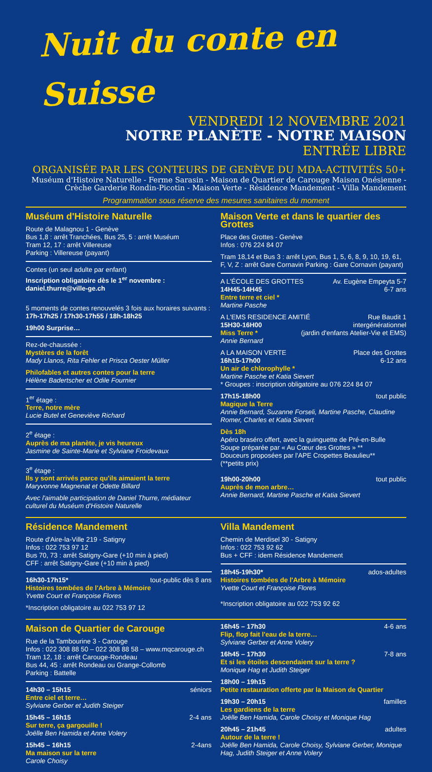Nuit du conte en Suisse
VENDREDI 12 NOVEMBRE 2021
NOTRE PLANÈTE - NOTRE MAISON
ENTRÉE LIBRE
ORGANISÉE PAR LES CONTEURS DE GENÈVE DU MDA-ACTIVITÉS 50+
Muséum d'Histoire Naturelle - Ferme Sarasin - Maison de Quartier de Carouge Maison Onésienne - Crèche Garderie Rondin-Picotin - Maison Verte - Résidence Mandement - Villa Mandement
Programmation sous réserve des mesures sanitaires du moment
Muséum d'Histoire Naturelle
Route de Malagnou 1 - Genève
Bus 1,8 : arrêt Tranchées, Bus 25, 5 : arrêt Muséum
Tram 12, 17 : arrêt Villereuse
Parking : Villereuse (payant)
Contes (un seul adulte par enfant)
Inscription obligatoire dès le 1<sup>er</sup> novembre : daniel.thurre@ville-ge.ch
5 moments de contes renouvelés 3 fois aux horaires suivants :
17h-17h25 / 17h30-17h55 / 18h-18h25
19h00 Surprise…
Rez-de-chaussée :
Mystères de la forêt
Mady Llanos, Rita Fehler et Prisca Oester Müller
Philofables et autres contes pour la terre
Hélène Badertscher et Odile Fournier
1<sup>er</sup> étage :
Terre, notre mère
Lucie Butel et Geneviève Richard
2<sup>e</sup> étage :
Auprès de ma planète, je vis heureux
Jasmine de Sainte-Marie et Sylviane Froidevaux
3<sup>e</sup> étage :
Ils y sont arrivés parce qu'ils aimaient la terre
Maryvonne Magnenat et Odette Billard
Avec l'aimable participation de Daniel Thurre, médiateur culturel du Muséum d'Histoire Naturelle
Maison Verte et dans le quartier des Grottes
Place des Grottes - Genève
Infos : 076 224 84 07
Tram 18,14 et Bus 3 : arrêt Lyon, Bus 1, 5, 6, 8, 9, 10, 19, 61, F, V, Z : arrêt Gare Cornavin Parking : Gare Cornavin (payant)
A L'ÉCOLE DES GROTTES Av. Eugène Empeyta 5-7
14H45-14H45 6-7 ans
Entre terre et ciel *
Martine Pasche
A L'EMS RESIDENCE AMITIÉ Rue Baudit 1
15H30-16H00 intergénérationnel
Miss Terre * (jardin d'enfants Atelier-Vie et EMS)
Annie Bernard
A LA MAISON VERTE Place des Grottes
16h15-17h00 6-12 ans
Un air de chlorophylle *
Martine Pasche et Katia Sievert
* Groupes : inscription obligatoire au 076 224 84 07
17h15-18h00 tout public
Magique la Terre
Annie Bernard, Suzanne Forseli, Martine Pasche, Claudine Romer, Charles et Katia Sievert
Dès 18h
Apéro braséro offert, avec la guinguette de Pré-en-Bulle
Soupe préparée par « Au Cœur des Grottes » **
Douceurs proposées par l'APE Cropettes Beaulieu**
(**petits prix)
19h00-20h00 tout public
Auprès de mon arbre…
Annie Bernard, Martine Pasche et Katia Sievert
Résidence Mandement
Route d'Aire-la-Ville 219 - Satigny
Infos : 022 753 97 12
Bus 70, 73 : arrêt Satigny-Gare (+10 min à pied)
CFF : arrêt Satigny-Gare (+10 min à pied)
16h30-17h15* tout-public dès 8 ans
Histoires tombées de l'Arbre à Mémoire
Yvette Court et Françoise Flores
*Inscription obligatoire au 022 753 97 12
Villa Mandement
Chemin de Merdisel 30 - Satigny
Infos : 022 753 92 62
Bus + CFF : idem Résidence Mandement
18h45-19h30* ados-adultes
Histoires tombées de l'Arbre à Mémoire
Yvette Court et Françoise Flores
*Inscription obligatoire au 022 753 92 62
Maison de Quartier de Carouge
Rue de la Tambourine 3 - Carouge
Infos : 022 308 88 50 – 022 308 88 58 – www.mqcarouge.ch
Tram 12, 18 : arrêt Carouge-Rondeau
Bus 44, 45 : arrêt Rondeau ou Grange-Collomb
Parking : Battelle
14h30 – 15h15 séniors
Entre ciel et terre…
Sylviane Gerber et Judith Steiger
15h45 – 16h15 2-4 ans
Sur terre, ça gargouille !
Joëlle Ben Hamida et Anne Volery
15h45 – 16h15 2-4ans
Ma maison sur la terre
Carole Choisy
16h45 – 17h30 4-6 ans
Flip, flop fait l'eau de la terre…
Sylviane Gerber et Anne Volery
16h45 – 17h30 7-8 ans
Et si les étoiles descendaient sur la terre ?
Monique Hag et Judith Steiger
18h00 – 19h15
Petite restauration offerte par la Maison de Quartier
19h30 – 20h15 familles
Les gardiens de la terre
Joëlle Ben Hamida, Carole Choisy et Monique Hag
20h45 – 21h45 adultes
Autour de la terre !
Joëlle Ben Hamida, Carole Choisy, Sylviane Gerber, Monique Hag, Judith Steiger et Anne Volery